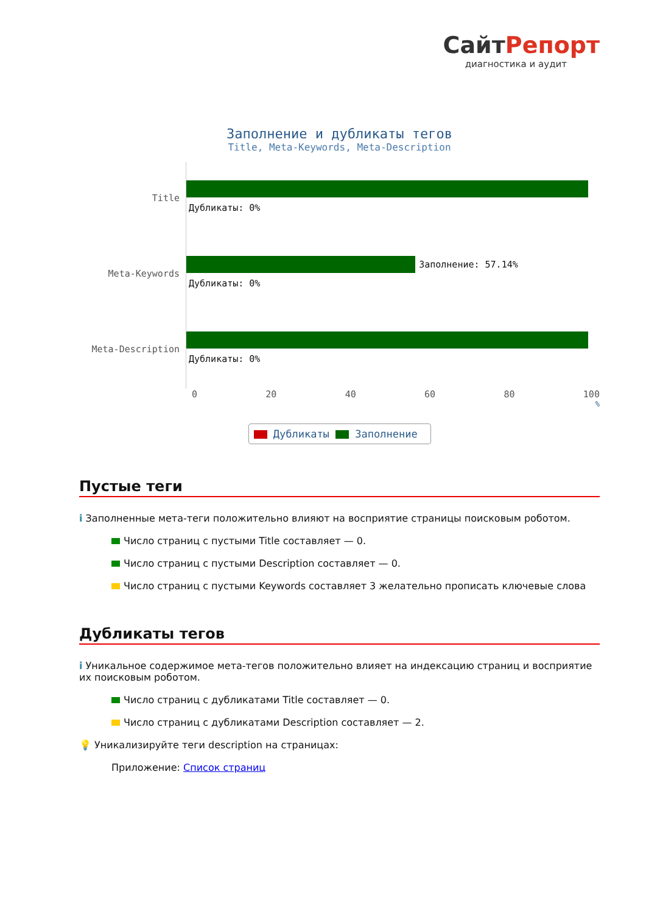СайтРепорт
диагностика и аудит
Заполнение и дубликаты тегов
Title, Meta-Keywords, Meta-Description
Title
Дубликаты: 0%
Meta-Keywords
Заполнение: 57.14%
Дубликаты: 0%
Meta-Description
Дубликаты: 0%
0 20 40 60 80 100
%
Дубликаты Заполнение
Пустые теги
i Заполненные мета-теги положительно влияют на восприятие страницы поисковым роботом.
Число страниц с пустыми Title составляет — 0.
Число страниц с пустыми Description составляет — 0.
Число страниц с пустыми Keywords составляет 3 желательно прописать ключевые слова
Дубликаты тегов
i Уникальное содержимое мета-тегов положительно влияет на индексацию страниц и восприятие их поисковым роботом.
Число страниц с дубликатами Title составляет — 0.
Число страниц с дубликатами Description составляет — 2.
💡 Уникализируйте теги description на страницах:
Приложение: Список страниц